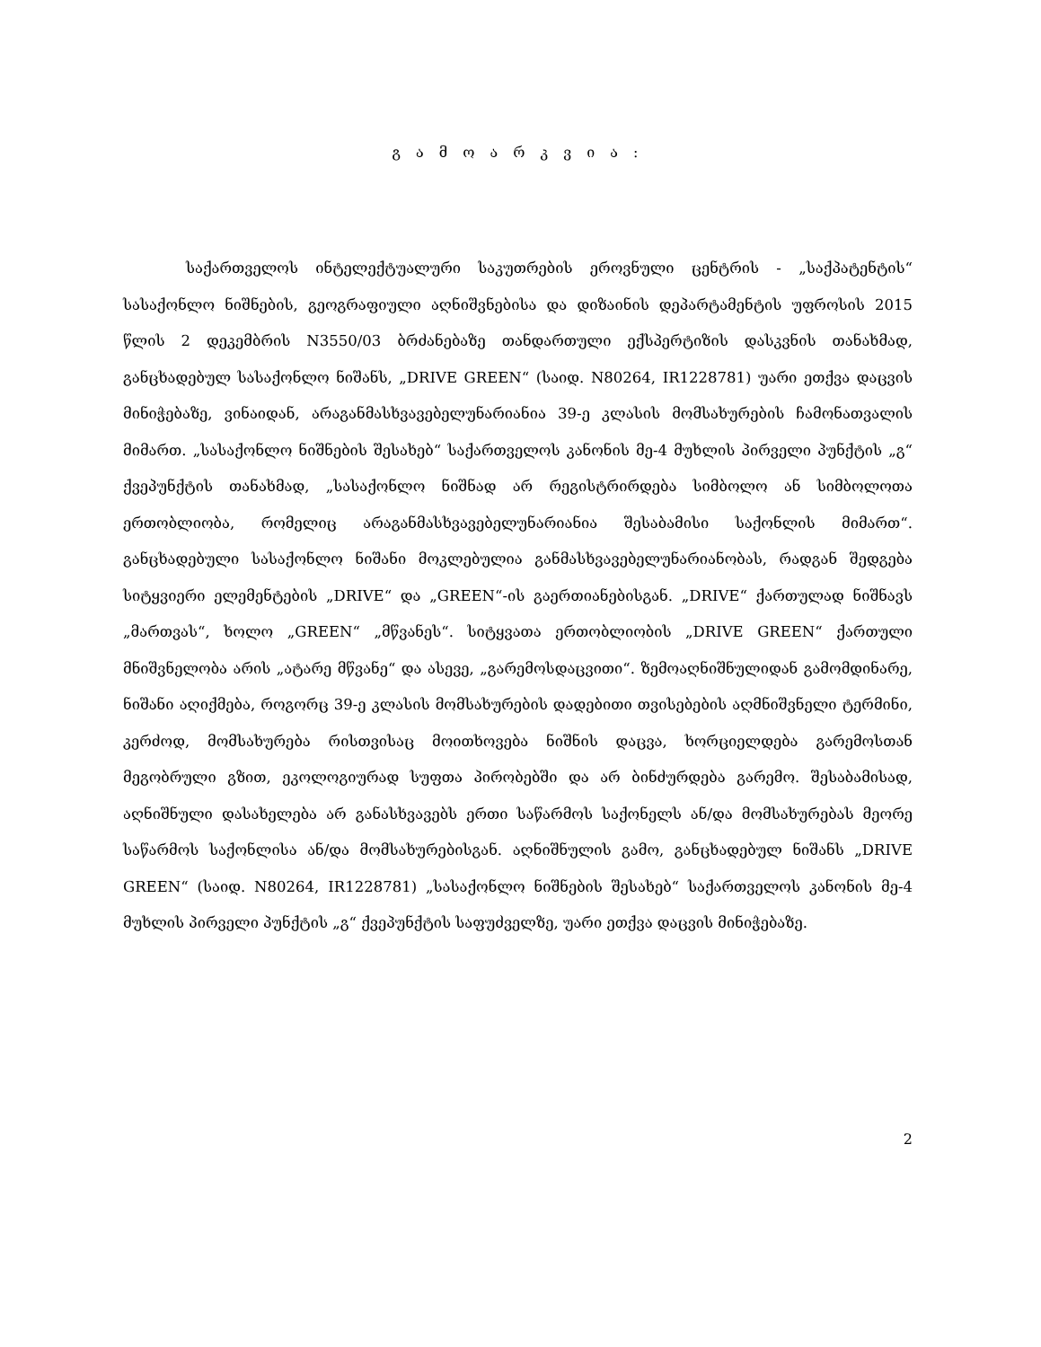გ ა მ ო ა რ კ ვ ი ა :
საქართველოს ინტელექტუალური საკუთრების ეროვნული ცენტრის - „საქპატენტის“ სასაქონლო ნიშნების, გეოგრაფიული აღნიშვნებისა და დიზაინის დეპარტამენტის უფროსის 2015 წლის 2 დეკემბრის N3550/03 ბრძანებაზე თანდართული ექსპერტიზის დასკვნის თანახმად, განცხადებულ სასაქონლო ნიშანს, „DRIVE GREEN“ (საიდ. N80264, IR1228781) უარი ეთქვა დაცვის მინიჭებაზე, ვინაიდან, არაგანმასხვავებელუნარიანია 39-ე კლასის მომსახურების ჩამონათვალის მიმართ. „სასაქონლო ნიშნების შესახებ“ საქართველოს კანონის მე-4 მუხლის პირველი პუნქტის „გ“ ქვეპუნქტის თანახმად, „სასაქონლო ნიშნად არ რეგისტრირდება სიმბოლო ან სიმბოლოთა ერთობლიობა, რომელიც არაგანმასხვავებელუნარიანია შესაბამისი საქონლის მიმართ“. განცხადებული სასაქონლო ნიშანი მოკლებულია განმასხვავებელუნარიანობას, რადგან შედგება სიტყვიერი ელემენტების „DRIVE“ და „GREEN“-ის გაერთიანებისგან. „DRIVE“ ქართულად ნიშნავს „მართვას“, ხოლო „GREEN“ „მწვანეს“. სიტყვათა ერთობლიობის „DRIVE GREEN“ ქართული მნიშვნელობა არის „ატარე მწვანე“ და ასევე, „გარემოსდაცვითი“. ზემოაღნიშნულიდან გამომდინარე, ნიშანი აღიქმება, როგორც 39-ე კლასის მომსახურების დადებითი თვისებების აღმნიშვნელი ტერმინი, კერძოდ, მომსახურება რისთვისაც მოითხოვება ნიშნის დაცვა, ხორციელდება გარემოსთან მეგობრული გზით, ეკოლოგიურად სუფთა პირობებში და არ ბინძურდება გარემო. შესაბამისად, აღნიშნული დასახელება არ განასხვავებს ერთი საწარმოს საქონელს ან/და მომსახურებას მეორე საწარმოს საქონლისა ან/და მომსახურებისგან. აღნიშნულის გამო, განცხადებულ ნიშანს „DRIVE GREEN“ (საიდ. N80264, IR1228781) „სასაქონლო ნიშნების შესახებ“ საქართველოს კანონის მე-4 მუხლის პირველი პუნქტის „გ“ ქვეპუნქტის საფუძველზე, უარი ეთქვა დაცვის მინიჭებაზე.
2